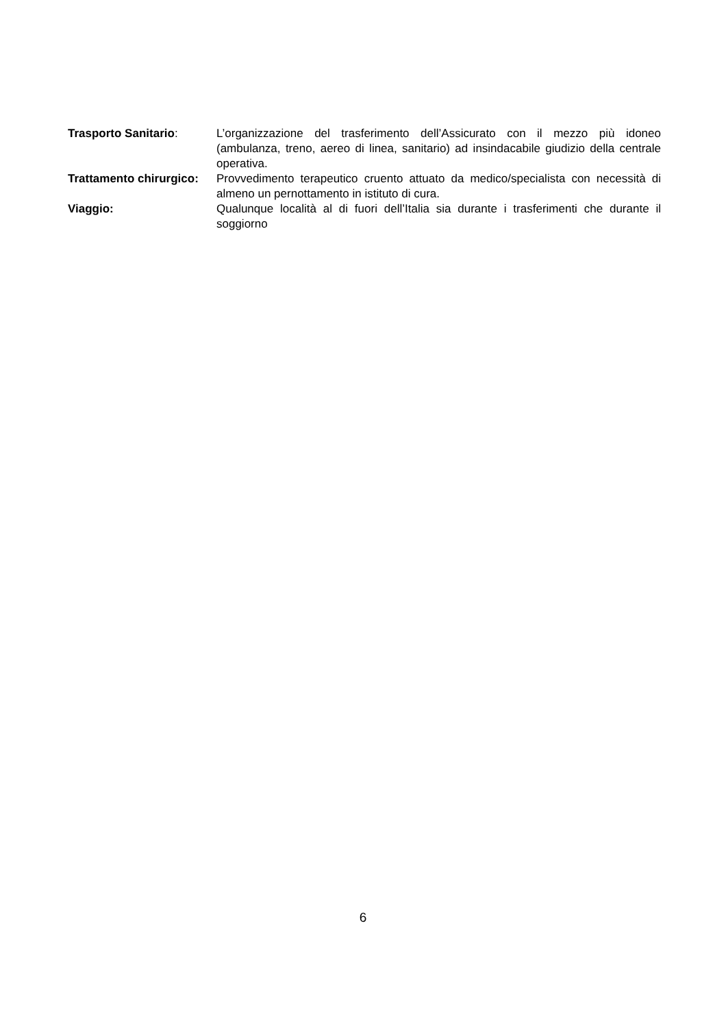Trasporto Sanitario: L’organizzazione del trasferimento dell’Assicurato con il mezzo più idoneo (ambulanza, treno, aereo di linea, sanitario) ad insindacabile giudizio della centrale operativa.
Trattamento chirurgico:
Provvedimento terapeutico cruento attuato da medico/specialista con necessità di almeno un pernottamento in istituto di cura.
Viaggio: Qualunque località al di fuori dell’Italia sia durante i trasferimenti che durante il soggiorno
6